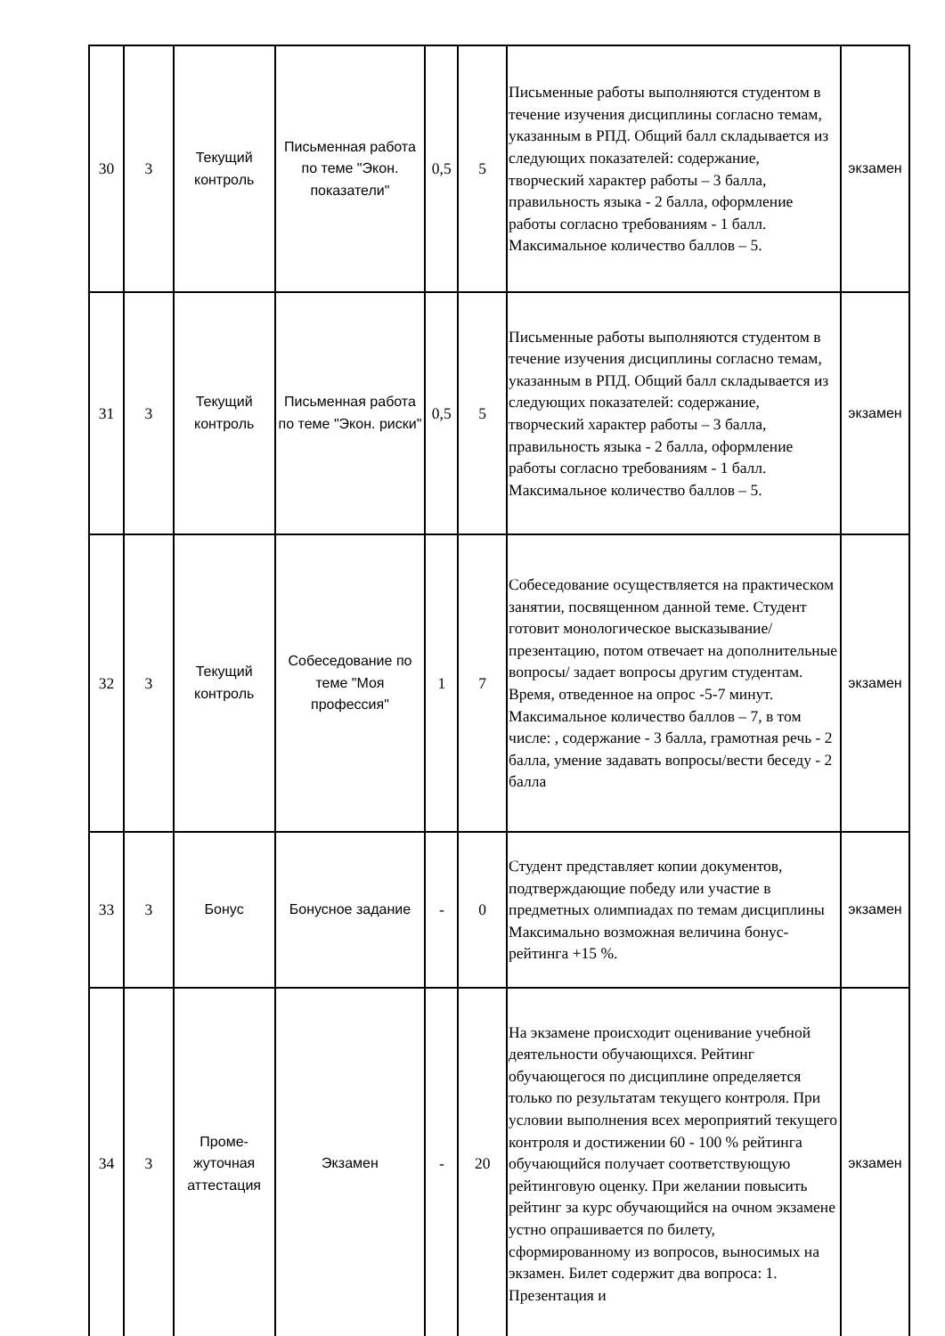| 30 | 3 | Текущий контроль | Письменная работа по теме "Экон. показатели" | 0,5 | 5 | Письменные работы выполняются студентом в течение изучения дисциплины согласно темам, указанным в РПД. Общий балл складывается из следующих показателей: содержание, творческий характер работы – 3 балла, правильность языка - 2 балла, оформление работы согласно требованиям - 1 балл. Максимальное количество баллов – 5. | экзамен |
| 31 | 3 | Текущий контроль | Письменная работа по теме "Экон. риски" | 0,5 | 5 | Письменные работы выполняются студентом в течение изучения дисциплины согласно темам, указанным в РПД. Общий балл складывается из следующих показателей: содержание, творческий характер работы – 3 балла, правильность языка - 2 балла, оформление работы согласно требованиям - 1 балл. Максимальное количество баллов – 5. | экзамен |
| 32 | 3 | Текущий контроль | Собеседование по теме "Моя профессия" | 1 | 7 | Собеседование осуществляется на практическом занятии, посвященном данной теме. Студент готовит монологическое высказывание/презентацию, потом отвечает на дополнительные вопросы/ задает вопросы другим студентам. Время, отведенное на опрос -5-7 минут. Максимальное количество баллов – 7, в том числе: , содержание - 3 балла, грамотная речь - 2 балла, умение задавать вопросы/вести беседу - 2 балла | экзамен |
| 33 | 3 | Бонус | Бонусное задание | - | 0 | Студент представляет копии документов, подтверждающие победу или участие в предметных олимпиадах по темам дисциплины Максимально возможная величина бонус-рейтинга +15 %. | экзамен |
| 34 | 3 | Проме-жуточная аттестация | Экзамен | - | 20 | На экзамене происходит оценивание учебной деятельности обучающихся. Рейтинг обучающегося по дисциплине определяется только по результатам текущего контроля. При условии выполнения всех мероприятий текущего контроля и достижении 60 - 100 % рейтинга обучающийся получает соответствующую рейтинговую оценку. При желании повысить рейтинг за курс обучающийся на очном экзамене устно опрашивается по билету, сформированному из вопросов, выносимых на экзамен. Билет содержит два вопроса: 1. Презентация и | экзамен |